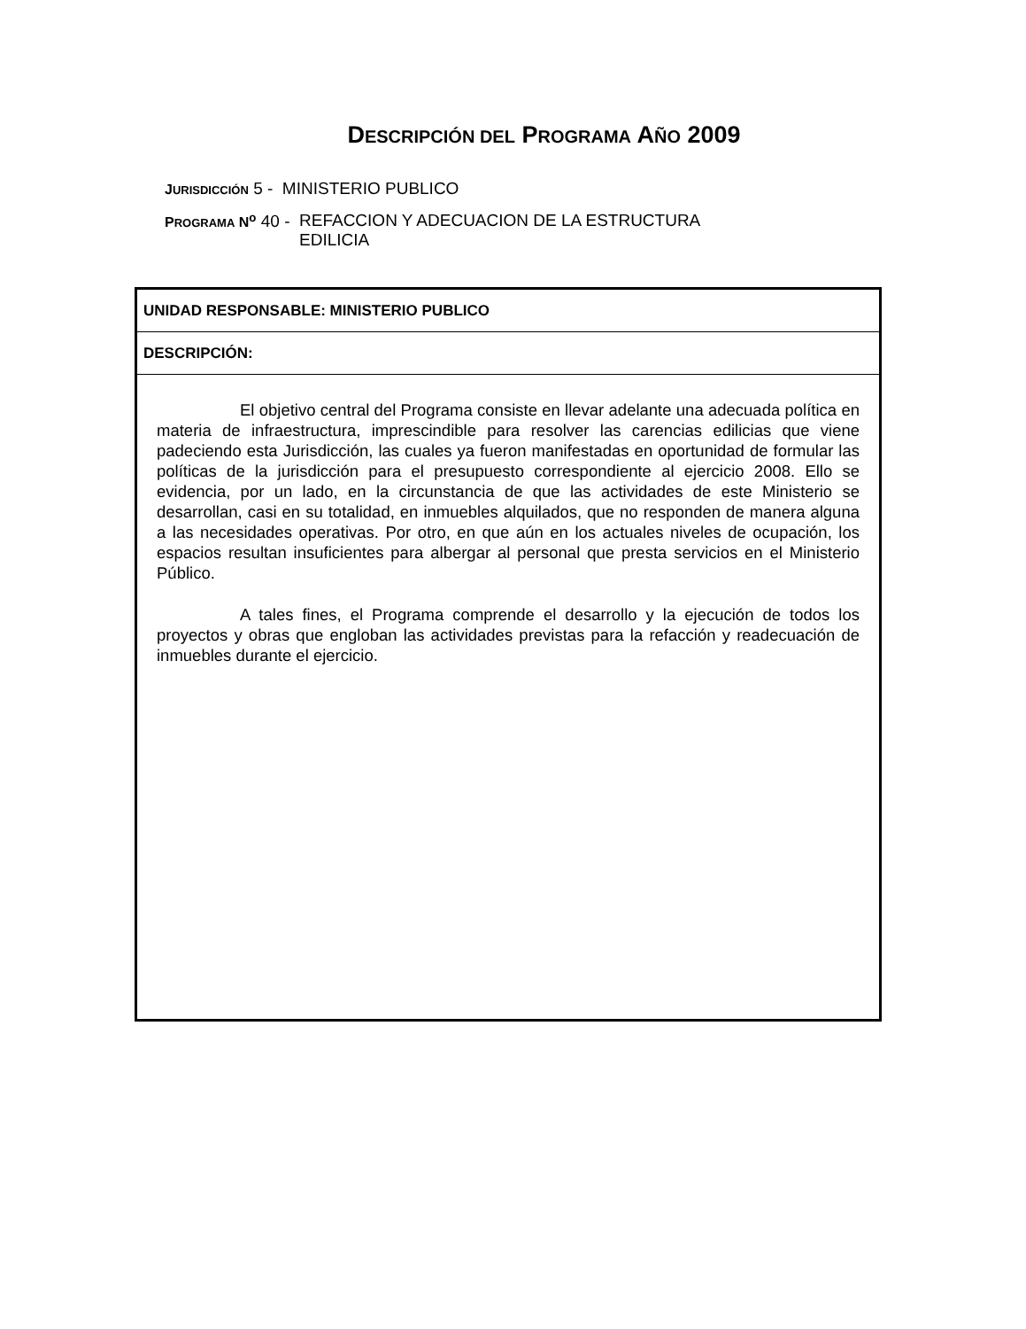DESCRIPCIÓN DEL PROGRAMA AÑO 2009
JURISDICCIÓN 5 - MINISTERIO PUBLICO
PROGRAMA N<sup>o</sup> 40 - REFACCION Y ADECUACION DE LA ESTRUCTURA
EDILICIA
UNIDAD RESPONSABLE: MINISTERIO PUBLICO
DESCRIPCIÓN:
El objetivo central del Programa consiste en llevar adelante una adecuada política en materia de infraestructura, imprescindible para resolver las carencias edilicias que viene padeciendo esta Jurisdicción, las cuales ya fueron manifestadas en oportunidad de formular las políticas de la jurisdicción para el presupuesto correspondiente al ejercicio 2008. Ello se evidencia, por un lado, en la circunstancia de que las actividades de este Ministerio se desarrollan, casi en su totalidad, en inmuebles alquilados, que no responden de manera alguna a las necesidades operativas. Por otro, en que aún en los actuales niveles de ocupación, los espacios resultan insuficientes para albergar al personal que presta servicios en el Ministerio Público.
A tales fines, el Programa comprende el desarrollo y la ejecución de todos los proyectos y obras que engloban las actividades previstas para la refacción y readecuación de inmuebles durante el ejercicio.